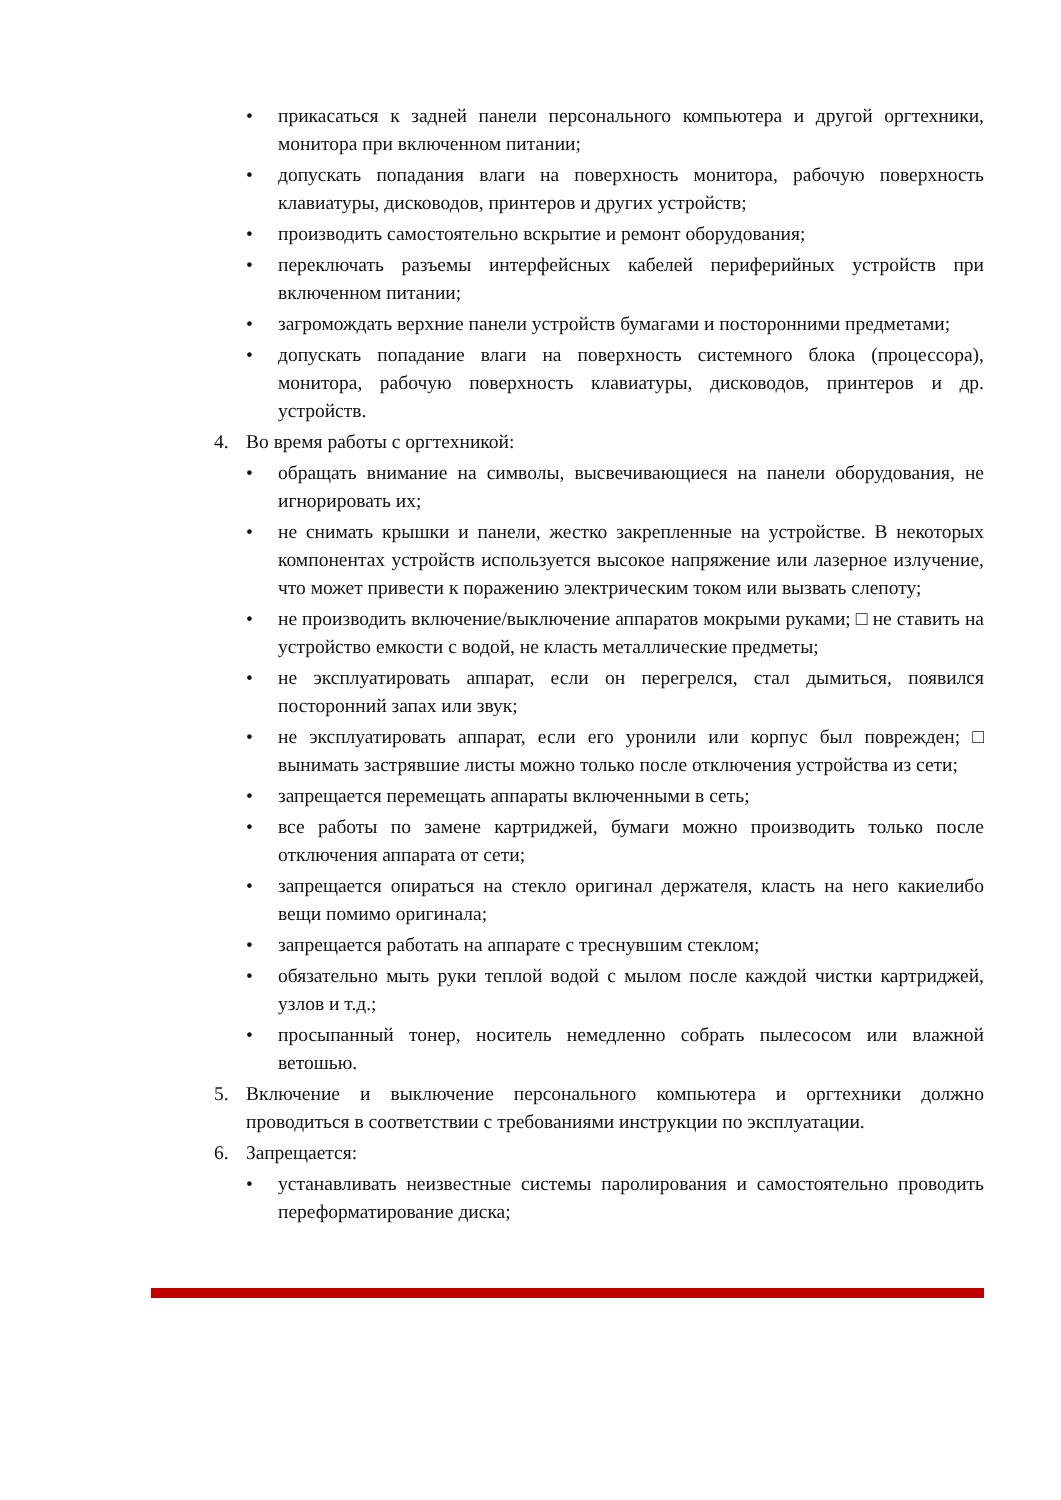• прикасаться к задней панели персонального компьютера и другой оргтехники, монитора при включенном питании;
• допускать попадания влаги на поверхность монитора, рабочую поверхность клавиатуры, дисководов, принтеров и других устройств;
• производить самостоятельно вскрытие и ремонт оборудования;
• переключать разъемы интерфейсных кабелей периферийных устройств при включенном питании;
• загромождать верхние панели устройств бумагами и посторонними предметами;
• допускать попадание влаги на поверхность системного блока (процессора), монитора, рабочую поверхность клавиатуры, дисководов, принтеров и др. устройств.
4. Во время работы с оргтехникой:
• обращать внимание на символы, высвечивающиеся на панели оборудования, не игнорировать их;
• не снимать крышки и панели, жестко закрепленные на устройстве. В некоторых компонентах устройств используется высокое напряжение или лазерное излучение, что может привести к поражению электрическим током или вызвать слепоту;
• не производить включение/выключение аппаратов мокрыми руками; □ не ставить на устройство емкости с водой, не класть металлические предметы;
• не эксплуатировать аппарат, если он перегрелся, стал дымиться, появился посторонний запах или звук;
• не эксплуатировать аппарат, если его уронили или корпус был поврежден; □ вынимать застрявшие листы можно только после отключения устройства из сети;
• запрещается перемещать аппараты включенными в сеть;
• все работы по замене картриджей, бумаги можно производить только после отключения аппарата от сети;
• запрещается опираться на стекло оригинал держателя, класть на него какиелибо вещи помимо оригинала;
• запрещается работать на аппарате с треснувшим стеклом;
• обязательно мыть руки теплой водой с мылом после каждой чистки картриджей, узлов и т.д.;
• просыпанный тонер, носитель немедленно собрать пылесосом или влажной ветошью.
5. Включение и выключение персонального компьютера и оргтехники должно проводиться в соответствии с требованиями инструкции по эксплуатации.
6. Запрещается:
• устанавливать неизвестные системы паролирования и самостоятельно проводить переформатирование диска;